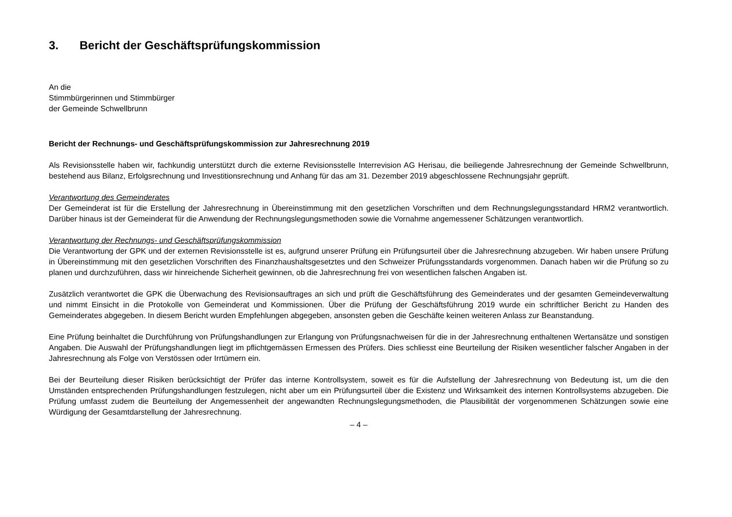3. Bericht der Geschäftsprüfungskommission
An die
Stimmbürgerinnen und Stimmbürger
der Gemeinde Schwellbrunn
Bericht der Rechnungs- und Geschäftsprüfungskommission zur Jahresrechnung 2019
Als Revisionsstelle haben wir, fachkundig unterstützt durch die externe Revisionsstelle Interrevision AG Herisau, die beiliegende Jahresrechnung der Gemeinde Schwellbrunn, bestehend aus Bilanz, Erfolgsrechnung und Investitionsrechnung und Anhang für das am 31. Dezember 2019 abgeschlossene Rechnungsjahr geprüft.
Verantwortung des Gemeinderates
Der Gemeinderat ist für die Erstellung der Jahresrechnung in Übereinstimmung mit den gesetzlichen Vorschriften und dem Rechnungslegungsstandard HRM2 verantwortlich. Darüber hinaus ist der Gemeinderat für die Anwendung der Rechnungslegungsmethoden sowie die Vornahme angemessener Schätzungen verantwortlich.
Verantwortung der Rechnungs- und Geschäftsprüfungskommission
Die Verantwortung der GPK und der externen Revisionsstelle ist es, aufgrund unserer Prüfung ein Prüfungsurteil über die Jahresrechnung abzugeben. Wir haben unsere Prüfung in Übereinstimmung mit den gesetzlichen Vorschriften des Finanzhaushaltsgesetztes und den Schweizer Prüfungsstandards vorgenommen. Danach haben wir die Prüfung so zu planen und durchzuführen, dass wir hinreichende Sicherheit gewinnen, ob die Jahresrechnung frei von wesentlichen falschen Angaben ist.
Zusätzlich verantwortet die GPK die Überwachung des Revisionsauftrages an sich und prüft die Geschäftsführung des Gemeinderates und der gesamten Gemeindeverwaltung und nimmt Einsicht in die Protokolle von Gemeinderat und Kommissionen. Über die Prüfung der Geschäftsführung 2019 wurde ein schriftlicher Bericht zu Handen des Gemeinderates abgegeben. In diesem Bericht wurden Empfehlungen abgegeben, ansonsten geben die Geschäfte keinen weiteren Anlass zur Beanstandung.
Eine Prüfung beinhaltet die Durchführung von Prüfungshandlungen zur Erlangung von Prüfungsnachweisen für die in der Jahresrechnung enthaltenen Wertansätze und sonstigen Angaben. Die Auswahl der Prüfungshandlungen liegt im pflichtgemässen Ermessen des Prüfers. Dies schliesst eine Beurteilung der Risiken wesentlicher falscher Angaben in der Jahresrechnung als Folge von Verstössen oder Irrtümern ein.
Bei der Beurteilung dieser Risiken berücksichtigt der Prüfer das interne Kontrollsystem, soweit es für die Aufstellung der Jahresrechnung von Bedeutung ist, um die den Umständen entsprechenden Prüfungshandlungen festzulegen, nicht aber um ein Prüfungsurteil über die Existenz und Wirksamkeit des internen Kontrollsystems abzugeben. Die Prüfung umfasst zudem die Beurteilung der Angemessenheit der angewandten Rechnungslegungsmethoden, die Plausibilität der vorgenommenen Schätzungen sowie eine Würdigung der Gesamtdarstellung der Jahresrechnung.
– 4 –